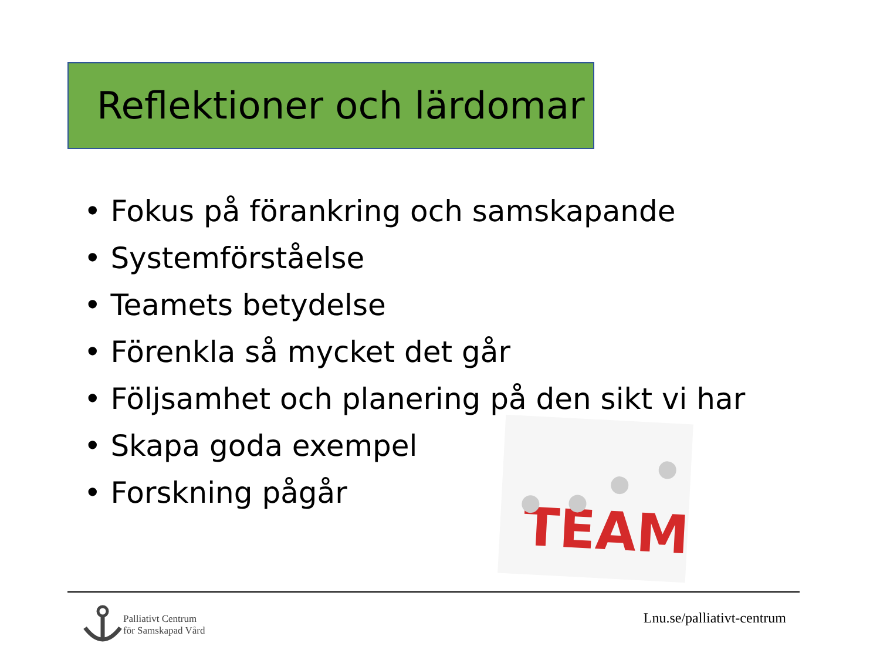Reflektioner och lärdomar
• Fokus på förankring och samskapande
• Systemförståelse
• Teamets betydelse
• Förenkla så mycket det går
• Följsamhet och planering på den sikt vi har
• Skapa goda exempel
• Forskning pågår
TEAM
Palliativt Centrum
för Samskapad Vård
Lnu.se/palliativt-centrum